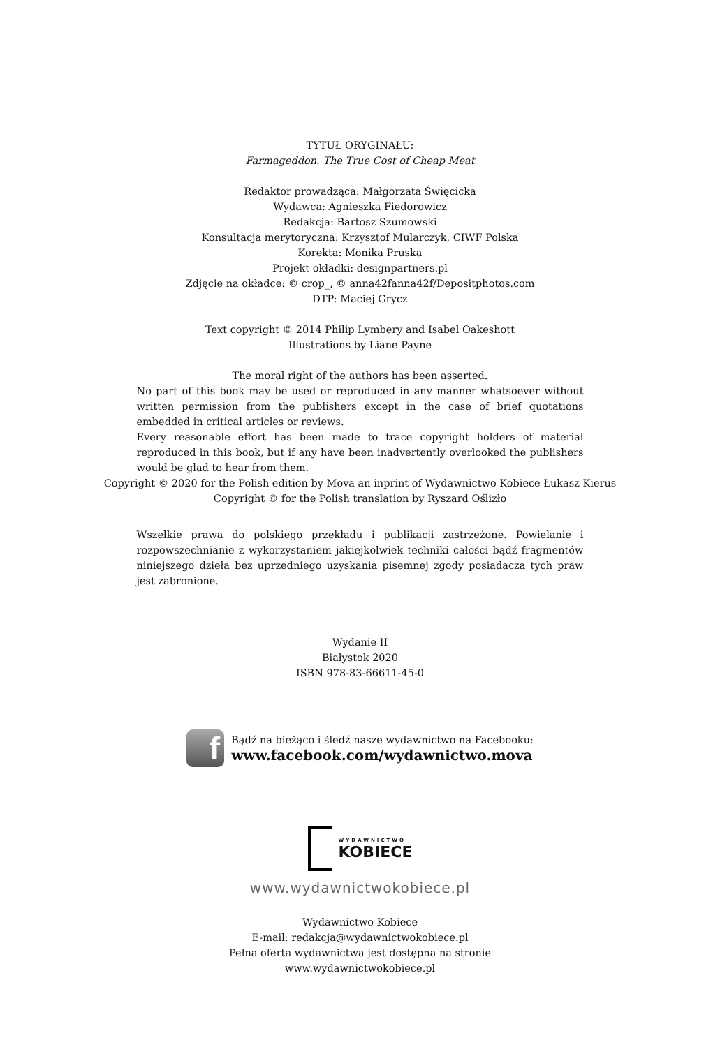TYTUŁ ORYGINAŁU:
Farmageddon. The True Cost of Cheap Meat
Redaktor prowadząca: Małgorzata Święcicka
Wydawca: Agnieszka Fiedorowicz
Redakcja: Bartosz Szumowski
Konsultacja merytoryczna: Krzysztof Mularczyk, CIWF Polska
Korekta: Monika Pruska
Projekt okładki: designpartners.pl
Zdjęcie na okładce: © crop_, © anna42fanna42f/Depositphotos.com
DTP: Maciej Grycz
Text copyright © 2014 Philip Lymbery and Isabel Oakeshott
Illustrations by Liane Payne
The moral right of the authors has been asserted.
No part of this book may be used or reproduced in any manner whatsoever without written permission from the publishers except in the case of brief quotations embedded in critical articles or reviews.
Every reasonable effort has been made to trace copyright holders of material reproduced in this book, but if any have been inadvertently overlooked the publishers would be glad to hear from them.
Copyright © 2020 for the Polish edition by Mova an inprint of Wydawnictwo Kobiece Łukasz Kierus
Copyright © for the Polish translation by Ryszard Oślizło
Wszelkie prawa do polskiego przekładu i publikacji zastrzeżone. Powielanie i rozpowszechnianie z wykorzystaniem jakiejkolwiek techniki całości bądź fragmentów niniejszego dzieła bez uprzedniego uzyskania pisemnej zgody posiadacza tych praw jest zabronione.
Wydanie II
Białystok 2020
ISBN 978-83-66611-45-0
f
Bądź na bieżąco i śledź nasze wydawnictwo na Facebooku:
www.facebook.com/wydawnictwo.mova
WYDAWNICTWO
KOBIECE
www.wydawnictwokobiece.pl
Wydawnictwo Kobiece
E-mail: redakcja@wydawnictwokobiece.pl
Pełna oferta wydawnictwa jest dostępna na stronie
www.wydawnictwokobiece.pl